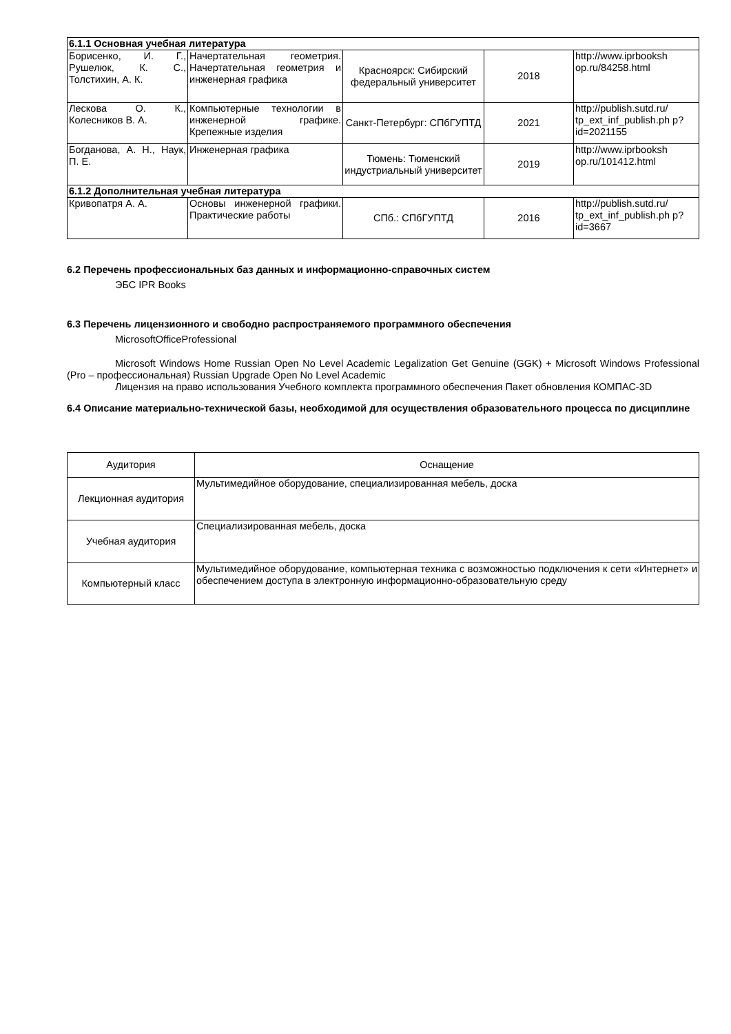| 6.1.1 Основная учебная литература | | | | |
| Борисенко, И. Г., Рушелюк, К. С., Толстихин, А. К. | Начертательная геометрия. Начертательная геометрия и инженерная графика | Красноярск: Сибирский федеральный университет | 2018 | http://www.iprbooksh op.ru/84258.html |
| Лескова О. К., Колесников В. А. | Компьютерные технологии в инженерной графике. Крепежные изделия | Санкт-Петербург: СПбГУПТД | 2021 | http://publish.sutd.ru/ tp_ext_inf_publish.ph p?id=2021155 |
| Богданова, А. Н., Наук, П. Е. | Инженерная графика | Тюмень: Тюменский индустриальный университет | 2019 | http://www.iprbooksh op.ru/101412.html |
| 6.1.2 Дополнительная учебная литература | | | | |
| Кривопатря А. А. | Основы инженерной графики. Практические работы | СПб.: СПбГУПТД | 2016 | http://publish.sutd.ru/ tp_ext_inf_publish.ph p?id=3667 |
6.2 Перечень профессиональных баз данных и информационно-справочных систем
ЭБС IPR Books
6.3 Перечень лицензионного и свободно распространяемого программного обеспечения
MicrosoftOfficeProfessional
Microsoft Windows Home Russian Open No Level Academic Legalization Get Genuine (GGK) + Microsoft Windows Professional (Pro – профессиональная) Russian Upgrade Open No Level Academic
Лицензия на право использования Учебного комплекта программного обеспечения Пакет обновления КОМПАС-3D
6.4 Описание материально-технической базы, необходимой для осуществления образовательного процесса по дисциплине
| Аудитория | Оснащение |
| Лекционная аудитория | Мультимедийное оборудование, специализированная мебель, доска |
| Учебная аудитория | Специализированная мебель, доска |
| Компьютерный класс | Мультимедийное оборудование, компьютерная техника с возможностью подключения к сети «Интернет» и обеспечением доступа в электронную информационно-образовательную среду |